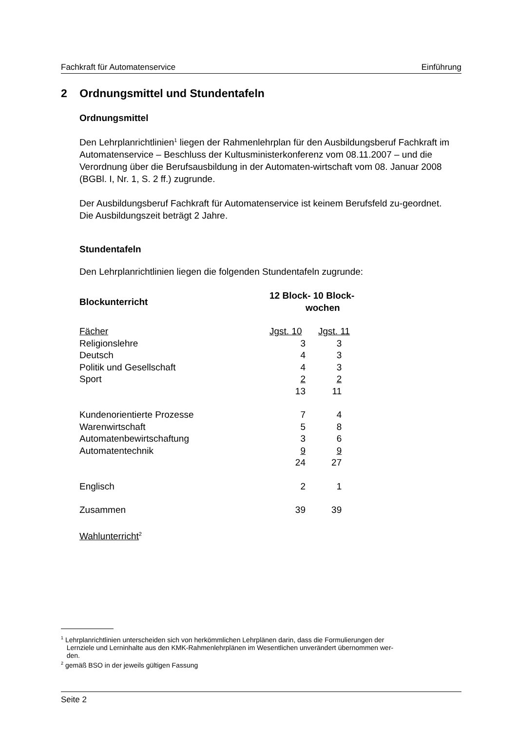Fachkraft für Automatenservice Einführung
2 Ordnungsmittel und Stundentafeln
Ordnungsmittel
Den Lehrplanrichtlinien<sup>1</sup> liegen der Rahmenlehrplan für den Ausbildungsberuf Fachkraft im Automatenservice – Beschluss der Kultusministerkonferenz vom 08.11.2007 – und die Verordnung über die Berufsausbildung in der Automaten-wirtschaft vom 08. Januar 2008 (BGBl. I, Nr. 1, S. 2 ff.) zugrunde.
Der Ausbildungsberuf Fachkraft für Automatenservice ist keinem Berufsfeld zu-geordnet. Die Ausbildungszeit beträgt 2 Jahre.
Stundentafeln
Den Lehrplanrichtlinien liegen die folgenden Stundentafeln zugrunde:
| Blockunterricht | 12 Block- 10 Block- wochen | |
| --- | --- | --- |
| Fächer | Jgst. 10 | Jgst. 11 |
| Religionslehre | 3 | 3 |
| Deutsch | 4 | 3 |
| Politik und Gesellschaft | 4 | 3 |
| Sport | 2 | 2 |
| | 13 | 11 |
| Kundenorientierte Prozesse | 7 | 4 |
| Warenwirtschaft | 5 | 8 |
| Automatenbewirtschaftung | 3 | 6 |
| Automatentechnik | 9 | 9 |
| | 24 | 27 |
| Englisch | 2 | 1 |
| Zusammen | 39 | 39 |
| Wahlunterricht<sup>2</sup> | | |
<sup>1</sup> Lehrplanrichtlinien unterscheiden sich von herkömmlichen Lehrplänen darin, dass die Formulierungen der
Lernziele und Lerninhalte aus den KMK-Rahmenlehrplänen im Wesentlichen unverändert übernommen wer-
den.
<sup>2</sup> gemäß BSO in der jeweils gültigen Fassung
Seite 2